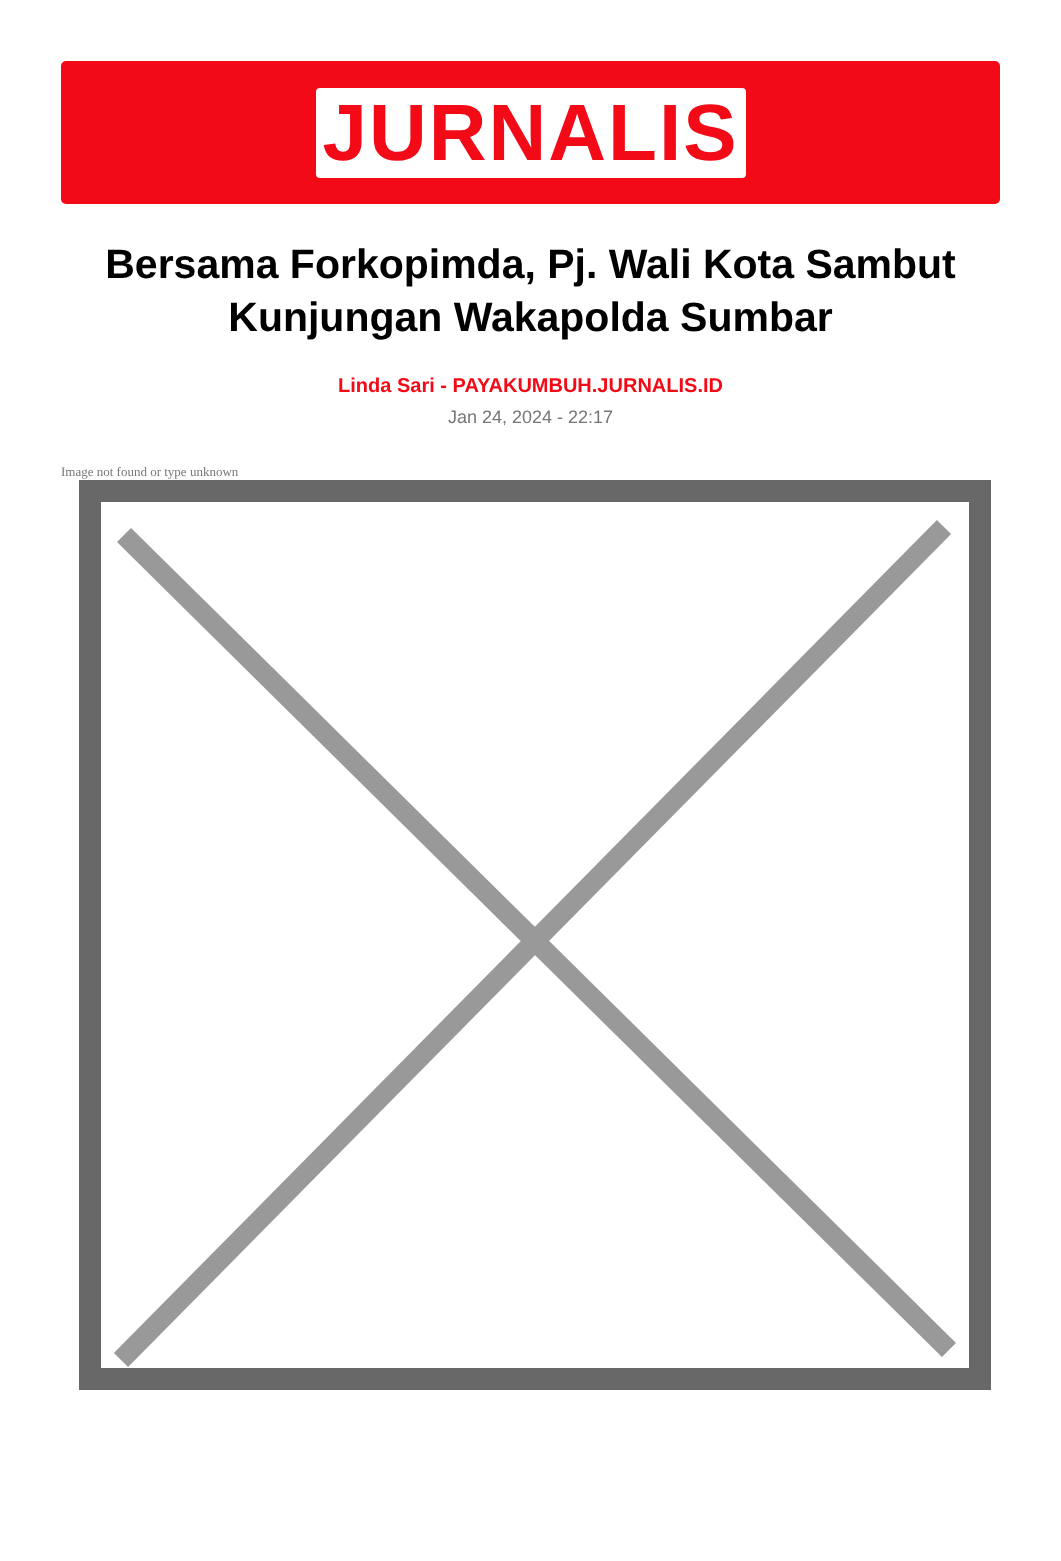JURNALIS
Bersama Forkopimda, Pj. Wali Kota Sambut Kunjungan Wakapolda Sumbar
Linda Sari - PAYAKUMBUH.JURNALIS.ID
Jan 24, 2024 - 22:17
Image not found or type unknown